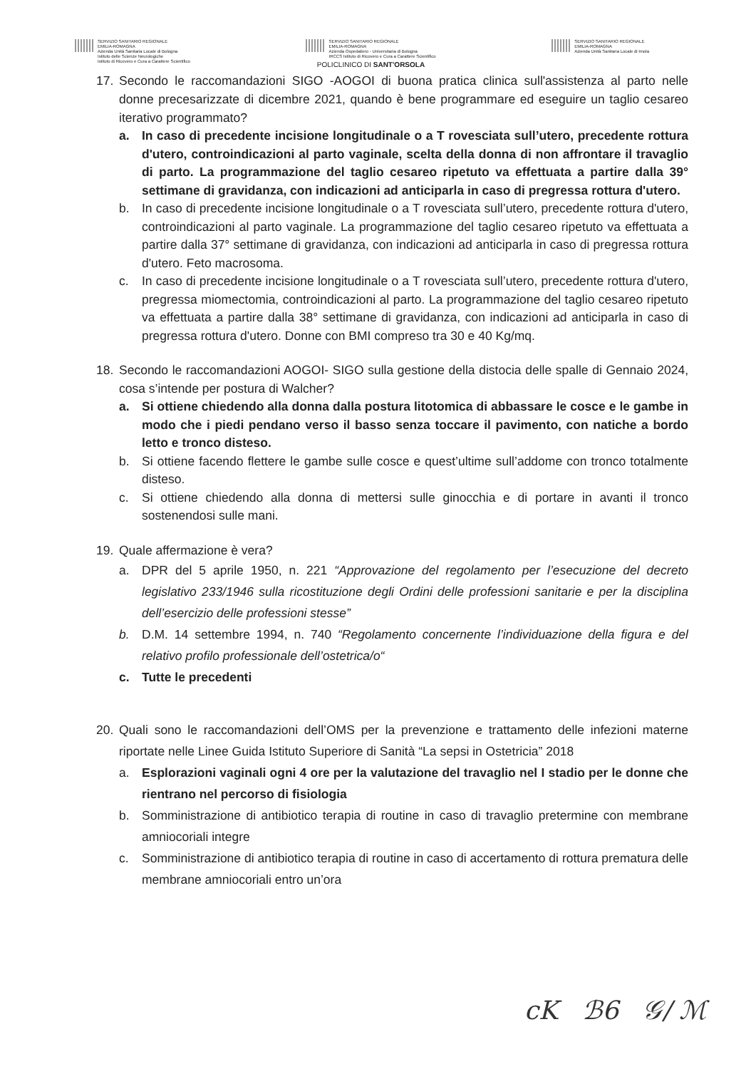SERVIZIO SANITARIO REGIONALE
EMILIA-ROMAGNA
Azienda Unità Sanitaria Locale di Bologna
Istituto delle Scienze Neurologiche
Istituto di Ricovero e Cura a Carattere Scientifico
SERVIZIO SANITARIO REGIONALE
EMILIA-ROMAGNA
Azienda Ospedaliero - Universitaria di Bologna
IRCCS Istituto di Ricovero e Cura a Carattere Scientifico
POLICLINICO DI SANT'ORSOLA
SERVIZIO SANITARIO REGIONALE
EMILIA-ROMAGNA
Azienda Unità Sanitaria Locale di Imola
17. Secondo le raccomandazioni SIGO -AOGOI di buona pratica clinica sull'assistenza al parto nelle donne precesarizzate di dicembre 2021, quando è bene programmare ed eseguire un taglio cesareo iterativo programmato?
a. In caso di precedente incisione longitudinale o a T rovesciata sull’utero, precedente rottura d'utero, controindicazioni al parto vaginale, scelta della donna di non affrontare il travaglio di parto. La programmazione del taglio cesareo ripetuto va effettuata a partire dalla 39° settimane di gravidanza, con indicazioni ad anticiparla in caso di pregressa rottura d'utero.
b. In caso di precedente incisione longitudinale o a T rovesciata sull’utero, precedente rottura d'utero, controindicazioni al parto vaginale. La programmazione del taglio cesareo ripetuto va effettuata a partire dalla 37° settimane di gravidanza, con indicazioni ad anticiparla in caso di pregressa rottura d'utero. Feto macrosoma.
c. In caso di precedente incisione longitudinale o a T rovesciata sull’utero, precedente rottura d'utero, pregressa miomectomia, controindicazioni al parto. La programmazione del taglio cesareo ripetuto va effettuata a partire dalla 38° settimane di gravidanza, con indicazioni ad anticiparla in caso di pregressa rottura d'utero. Donne con BMI compreso tra 30 e 40 Kg/mq.
18. Secondo le raccomandazioni AOGOI- SIGO sulla gestione della distocia delle spalle di Gennaio 2024, cosa s’intende per postura di Walcher?
a. Si ottiene chiedendo alla donna dalla postura litotomica di abbassare le cosce e le gambe in modo che i piedi pendano verso il basso senza toccare il pavimento, con natiche a bordo letto e tronco disteso.
b. Si ottiene facendo flettere le gambe sulle cosce e quest’ultime sull’addome con tronco totalmente disteso.
c. Si ottiene chiedendo alla donna di mettersi sulle ginocchia e di portare in avanti il tronco sostenendosi sulle mani.
19. Quale affermazione è vera?
a. DPR del 5 aprile 1950, n. 221 “Approvazione del regolamento per l’esecuzione del decreto legislativo 233/1946 sulla ricostituzione degli Ordini delle professioni sanitarie e per la disciplina dell’esercizio delle professioni stesse”
b. D.M. 14 settembre 1994, n. 740 “Regolamento concernente l’individuazione della figura e del relativo profilo professionale dell’ostetrica/o“
c. Tutte le precedenti
20. Quali sono le raccomandazioni dell’OMS per la prevenzione e trattamento delle infezioni materne riportate nelle Linee Guida Istituto Superiore di Sanità “La sepsi in Ostetricia” 2018
a. Esplorazioni vaginali ogni 4 ore per la valutazione del travaglio nel I stadio per le donne che rientrano nel percorso di fisiologia
b. Somministrazione di antibiotico terapia di routine in caso di travaglio pretermine con membrane amniocoriali integre
c. Somministrazione di antibiotico terapia di routine in caso di accertamento di rottura prematura delle membrane amniocoriali entro un’ora
cK ℬ6 𝒢/ ℳ